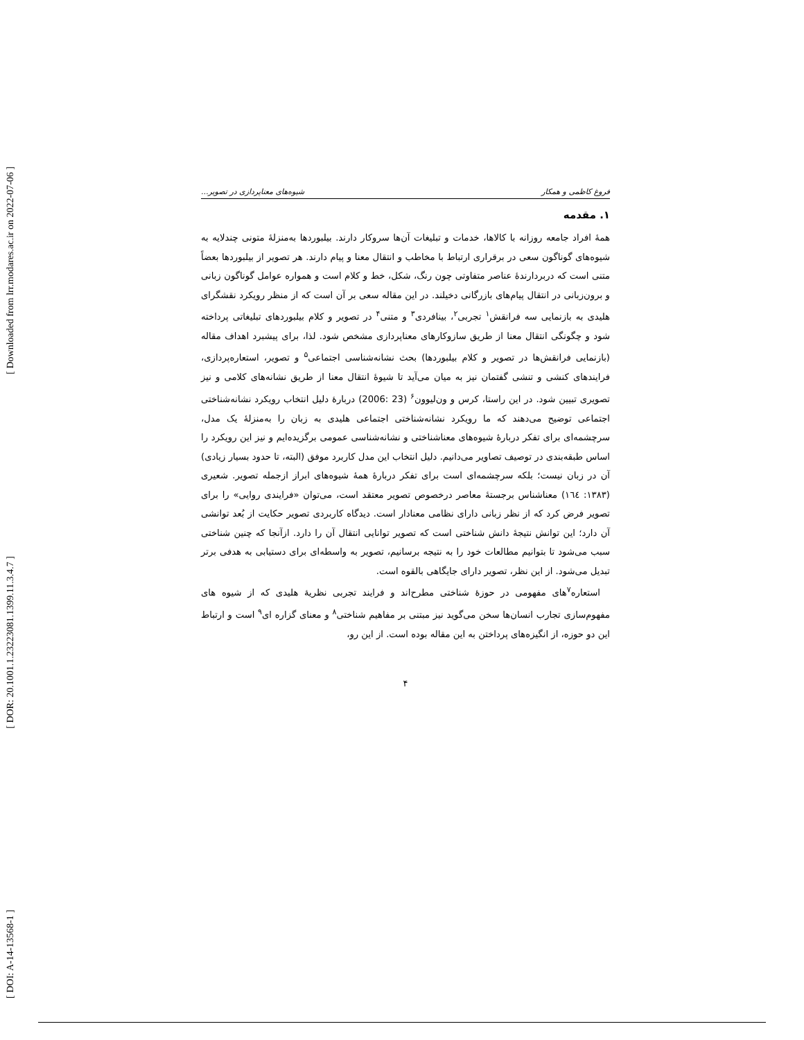[ Downloaded from lrr.modares.ac.ir on 2022-07-06 ]
[ DOR: 20.1001.1.23223081.1399.11.3.4.7 ]
[ DOI: A-14-13568-1 ]
فروغ کاظمی و همکار شیوه‌های معناپردازی در تصویر...
۱. مقدمه
همهٔ افراد جامعه روزانه با کالاها، خدمات و تبلیغات آن‌ها سروکار دارند. بیلبوردها به‌منزلهٔ متونی چندلایه به شیوه‌های گوناگون سعی در برقراری ارتباط با مخاطب و انتقال معنا و پیام دارند. هر تصویر از بیلبوردها بعضاً متنی است که دربردارندهٔ عناصر متفاوتی چون رنگ، شکل، خط و کلام است و همواره عوامل گوناگون زبانی و برون‌زبانی در انتقال پیام‌های بازرگانی دخیلند. در این مقاله سعی بر آن است که از منظر رویکرد نقشگرای هلیدی به بازنمایی سه فرانقش<sup>۱</sup> تجربی<sup>۲</sup>، بینافردی<sup>۳</sup> و متنی<sup>۴</sup> در تصویر و کلام بیلبوردهای تبلیغاتی پرداخته شود و چگونگی انتقال معنا از طریق سازوکارهای معناپردازی مشخص شود. لذا، برای پیشبرد اهداف مقاله (بازنمایی فرانقش‌ها در تصویر و کلام بیلبوردها) بحث نشانه‌شناسی اجتماعی<sup>۵</sup> و تصویر، استعاره‌پردازی، فرایندهای کنشی و تنشی گفتمان نیز به میان می‌آید تا شیوهٔ انتقال معنا از طریق نشانه‌های کلامی و نیز تصویری تبیین شود. در این راستا، کرس و ون‌لیوون<sup>۶</sup> (23 :2006) دربارهٔ دلیل انتخاب رویکرد نشانه‌شناختی اجتماعی توضیح می‌دهند که ما رویکرد نشانه‌شناختی اجتماعی هلیدی به زبان را به‌منزلهٔ یک مدل، سرچشمه‌ای برای تفکر دربارهٔ شیوه‌های معناشناختی و نشانه‌شناسی عمومی برگزیده‌ایم و نیز این رویکرد را اساس طبقه‌بندی در توصیف تصاویر می‌دانیم. دلیل انتخاب این مدل کاربرد موفق (البته، تا حدود بسیار زیادی) آن در زبان نیست؛ بلکه سرچشمه‌ای است برای تفکر دربارهٔ همهٔ شیوه‌های ابراز ازجمله تصویر. شعیری (۱۳۸۳: ۱٦٤) معناشناس برجستهٔ معاصر درخصوص تصویر معتقد است، می‌توان «فرایندی روایی» را برای تصویر فرض کرد که از نظر زبانی دارای نظامی معنادار است. دیدگاه کاربردی تصویر حکایت از بُعد توانشی آن دارد؛ این توانش نتیجهٔ دانش شناختی است که تصویر توانایی انتقال آن را دارد. ازآنجا که چنین شناختی سبب می‌شود تا بتوانیم مطالعات خود را به نتیجه برسانیم، تصویر به واسطه‌ای برای دستیابی به هدفی برتر تبدیل می‌شود. از این نظر، تصویر دارای جایگاهی بالقوه است.
استعاره<sup>۷</sup>های مفهومی در حوزهٔ شناختی مطرح‌اند و فرایند تجربی نظریهٔ هلیدی که از شیوه های مفهوم‌سازی تجارب انسان‌ها سخن می‌گوید نیز مبتنی بر مفاهیم شناختی<sup>۸</sup> و معنای گزاره ای<sup>۹</sup> است و ارتباط این دو حوزه، از انگیزه‌های پرداختن به این مقاله بوده است. از این رو،
۴